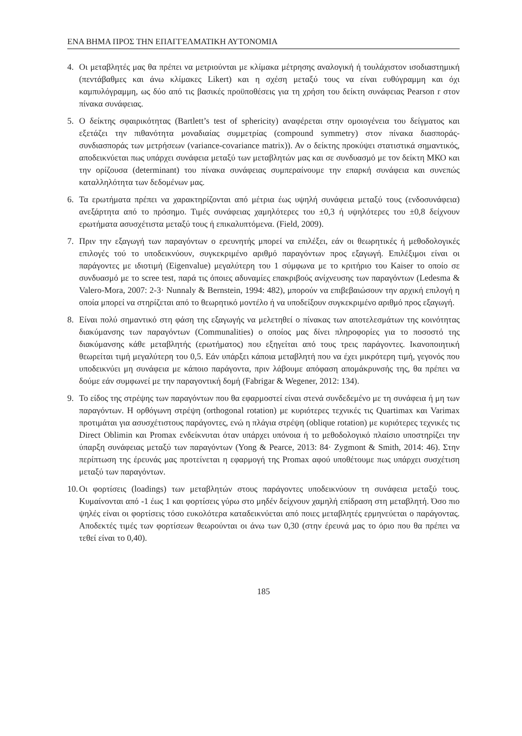ΕΝΑ ΒΗΜΑ ΠΡΟΣ ΤΗΝ ΕΠΑΓΓΕΛΜΑΤΙΚΗ ΑΥΤΟΝΟΜΙΑ
4. Οι μεταβλητές μας θα πρέπει να μετριούνται με κλίμακα μέτρησης αναλογική ή τουλάχιστον ισοδιαστημική (πεντάβαθμες και άνω κλίμακες Likert) και η σχέση μεταξύ τους να είναι ευθύγραμμη και όχι καμπυλόγραμμη, ως δύο από τις βασικές προϋποθέσεις για τη χρήση του δείκτη συνάφειας Pearson r στον πίνακα συνάφειας.
5. Ο δείκτης σφαιρικότητας (Bartlett’s test of sphericity) αναφέρεται στην ομοιογένεια του δείγματος και εξετάζει την πιθανότητα μοναδιαίας συμμετρίας (compound symmetry) στον πίνακα διασποράς-συνδιασποράς των μετρήσεων (variance-covariance matrix)). Αν ο δείκτης προκύψει στατιστικά σημαντικός, αποδεικνύεται πως υπάρχει συνάφεια μεταξύ των μεταβλητών μας και σε συνδυασμό με τον δείκτη ΜΚΟ και την ορίζουσα (determinant) του πίνακα συνάφειας συμπεραίνουμε την επαρκή συνάφεια και συνεπώς καταλληλότητα των δεδομένων μας.
6. Τα ερωτήματα πρέπει να χαρακτηρίζονται από μέτρια έως υψηλή συνάφεια μεταξύ τους (ενδοσυνάφεια) ανεξάρτητα από το πρόσημο. Τιμές συνάφειας χαμηλότερες του ±0,3 ή υψηλότερες του ±0,8 δείχνουν ερωτήματα ασυσχέτιστα μεταξύ τους ή επικαλυπτόμενα. (Field, 2009).
7. Πριν την εξαγωγή των παραγόντων ο ερευνητής μπορεί να επιλέξει, εάν οι θεωρητικές ή μεθοδολογικές επιλογές τού το υποδεικνύουν, συγκεκριμένο αριθμό παραγόντων προς εξαγωγή. Επιλέξιμοι είναι οι παράγοντες με ιδιοτιμή (Eigenvalue) μεγαλύτερη του 1 σύμφωνα με το κριτήριο του Kaiser το οποίο σε συνδυασμό με το scree test, παρά τις όποιες αδυναμίες επακριβούς ανίχνευσης των παραγόντων (Ledesma & Valero-Mora, 2007: 2-3· Nunnaly & Bernstein, 1994: 482), μπορούν να επιβεβαιώσουν την αρχική επιλογή η οποία μπορεί να στηρίζεται από το θεωρητικό μοντέλο ή να υποδείξουν συγκεκριμένο αριθμό προς εξαγωγή.
8. Είναι πολύ σημαντικό στη φάση της εξαγωγής να μελετηθεί ο πίνακας των αποτελεσμάτων της κοινότητας διακύμανσης των παραγόντων (Communalities) ο οποίος μας δίνει πληροφορίες για το ποσοστό της διακύμανσης κάθε μεταβλητής (ερωτήματος) που εξηγείται από τους τρεις παράγοντες. Ικανοποιητική θεωρείται τιμή μεγαλύτερη του 0,5. Εάν υπάρξει κάποια μεταβλητή που να έχει μικρότερη τιμή, γεγονός που υποδεικνύει μη συνάφεια με κάποιο παράγοντα, πριν λάβουμε απόφαση απομάκρυνσής της, θα πρέπει να δούμε εάν συμφωνεί με την παραγοντική δομή (Fabrigar & Wegener, 2012: 134).
9. Το είδος της στρέψης των παραγόντων που θα εφαρμοστεί είναι στενά συνδεδεμένο με τη συνάφεια ή μη των παραγόντων. Η ορθόγωνη στρέψη (orthogonal rotation) με κυριότερες τεχνικές τις Quartimax και Varimax προτιμάται για ασυσχέτιστους παράγοντες, ενώ η πλάγια στρέψη (oblique rotation) με κυριότερες τεχνικές τις Direct Oblimin και Promax ενδείκνυται όταν υπάρχει υπόνοια ή το μεθοδολογικό πλαίσιο υποστηρίζει την ύπαρξη συνάφειας μεταξύ των παραγόντων (Yong & Pearce, 2013: 84· Zygmont & Smith, 2014: 46). Στην περίπτωση της έρευνάς μας προτείνεται η εφαρμογή της Promax αφού υποθέτουμε πως υπάρχει συσχέτιση μεταξύ των παραγόντων.
10.
Οι φορτίσεις (loadings) των μεταβλητών στους παράγοντες υποδεικνύουν τη συνάφεια μεταξύ τους. Κυμαίνονται από -1 έως 1 και φορτίσεις γύρω στο μηδέν δείχνουν χαμηλή επίδραση στη μεταβλητή. Όσο πιο ψηλές είναι οι φορτίσεις τόσο ευκολότερα καταδεικνύεται από ποιες μεταβλητές ερμηνεύεται ο παράγοντας. Αποδεκτές τιμές των φορτίσεων θεωρούνται οι άνω των 0,30 (στην έρευνά μας το όριο που θα πρέπει να τεθεί είναι το 0,40).
185